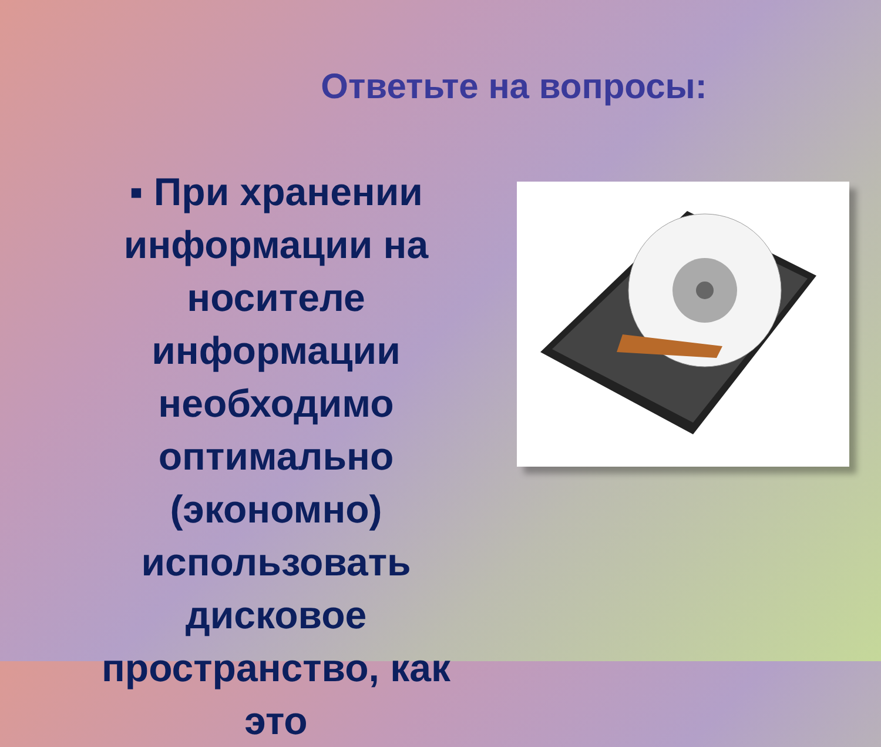Ответьте на вопросы:
▪ При хранении информации на носителе информации необходимо оптимально (экономно) использовать дисковое пространство, как это